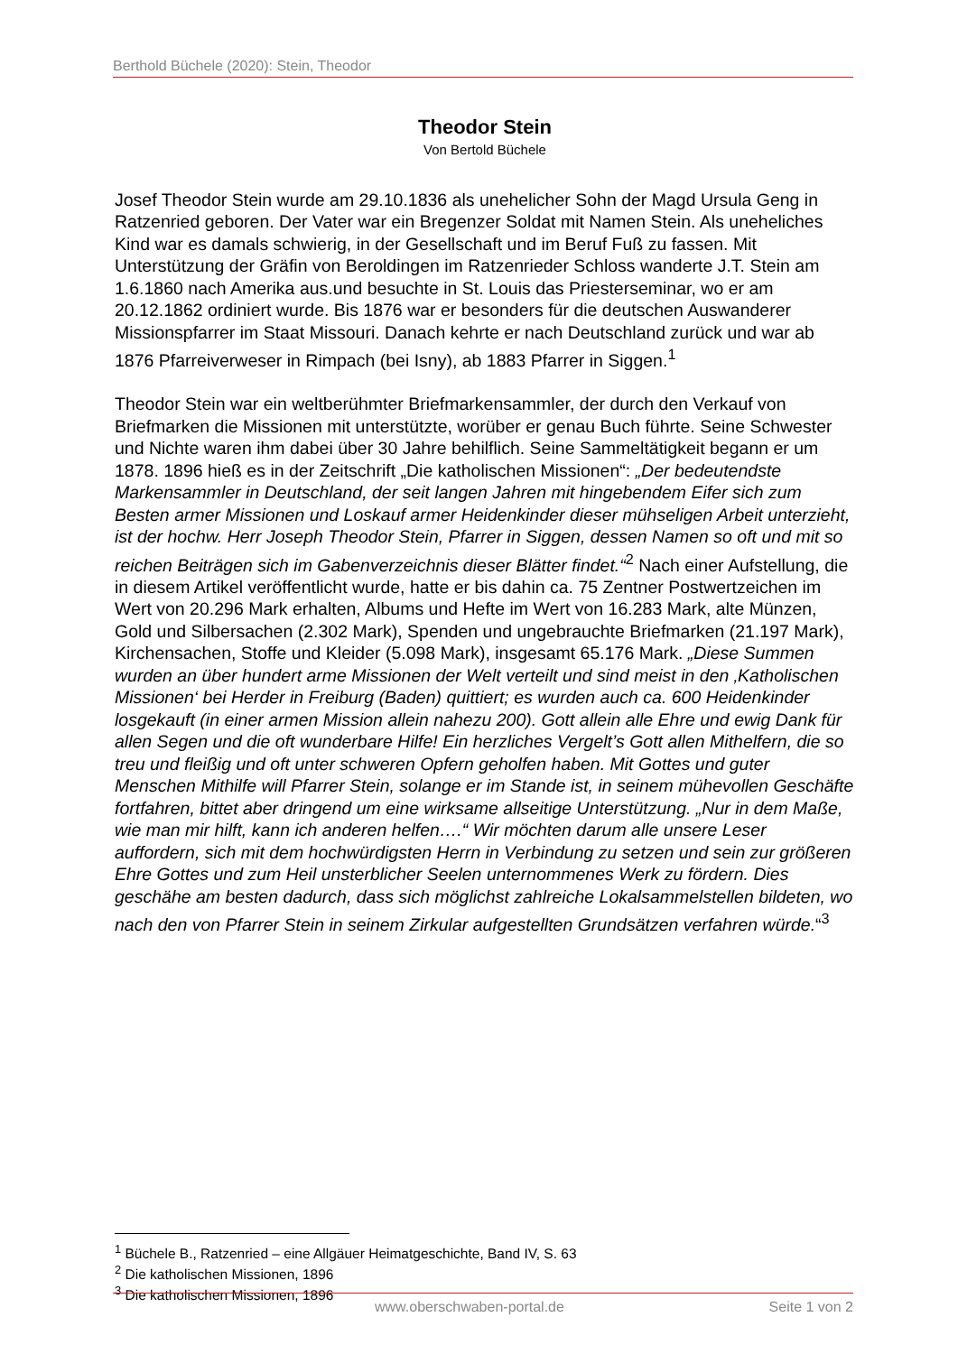Berthold Büchele (2020): Stein, Theodor
Theodor Stein
Von Bertold Büchele
Josef Theodor Stein wurde am 29.10.1836 als unehelicher Sohn der Magd Ursula Geng in Ratzenried geboren. Der Vater war ein Bregenzer Soldat mit Namen Stein. Als uneheliches Kind war es damals schwierig, in der Gesellschaft und im Beruf Fuß zu fassen. Mit Unterstützung der Gräfin von Beroldingen im Ratzenrieder Schloss wanderte J.T. Stein am 1.6.1860 nach Amerika aus.und besuchte in St. Louis das Priesterseminar, wo er am 20.12.1862 ordiniert wurde. Bis 1876 war er besonders für die deutschen Auswanderer Missionspfarrer im Staat Missouri. Danach kehrte er nach Deutschland zurück und war ab 1876 Pfarreiverweser in Rimpach (bei Isny), ab 1883 Pfarrer in Siggen.<sup>1</sup>
Theodor Stein war ein weltberühmter Briefmarkensammler, der durch den Verkauf von Briefmarken die Missionen mit unterstützte, worüber er genau Buch führte. Seine Schwester und Nichte waren ihm dabei über 30 Jahre behilflich. Seine Sammeltätigkeit begann er um 1878. 1896 hieß es in der Zeitschrift „Die katholischen Missionen“: „Der bedeutendste Markensammler in Deutschland, der seit langen Jahren mit hingebendem Eifer sich zum Besten armer Missionen und Loskauf armer Heidenkinder dieser mühseligen Arbeit unterzieht, ist der hochw. Herr Joseph Theodor Stein, Pfarrer in Siggen, dessen Namen so oft und mit so reichen Beiträgen sich im Gabenverzeichnis dieser Blätter findet.“<sup>2</sup> Nach einer Aufstellung, die in diesem Artikel veröffentlicht wurde, hatte er bis dahin ca. 75 Zentner Postwertzeichen im Wert von 20.296 Mark erhalten, Albums und Hefte im Wert von 16.283 Mark, alte Münzen, Gold und Silbersachen (2.302 Mark), Spenden und ungebrauchte Briefmarken (21.197 Mark), Kirchensachen, Stoffe und Kleider (5.098 Mark), insgesamt 65.176 Mark. „Diese Summen wurden an über hundert arme Missionen der Welt verteilt und sind meist in den ‚Katholischen Missionen‘ bei Herder in Freiburg (Baden) quittiert; es wurden auch ca. 600 Heidenkinder losgekauft (in einer armen Mission allein nahezu 200). Gott allein alle Ehre und ewig Dank für allen Segen und die oft wunderbare Hilfe! Ein herzliches Vergelt’s Gott allen Mithelfern, die so treu und fleißig und oft unter schweren Opfern geholfen haben. Mit Gottes und guter Menschen Mithilfe will Pfarrer Stein, solange er im Stande ist, in seinem mühevollen Geschäfte fortfahren, bittet aber dringend um eine wirksame allseitige Unterstützung. „Nur in dem Maße, wie man mir hilft, kann ich anderen helfen….“ Wir möchten darum alle unsere Leser auffordern, sich mit dem hochwürdigsten Herrn in Verbindung zu setzen und sein zur größeren Ehre Gottes und zum Heil unsterblicher Seelen unternommenes Werk zu fördern. Dies geschähe am besten dadurch, dass sich möglichst zahlreiche Lokalsammelstellen bildeten, wo nach den von Pfarrer Stein in seinem Zirkular aufgestellten Grundsätzen verfahren würde.“<sup>3</sup>
<sup>1</sup> Büchele B., Ratzenried – eine Allgäuer Heimatgeschichte, Band IV, S. 63
<sup>2</sup> Die katholischen Missionen, 1896
<sup>3</sup> Die katholischen Missionen, 1896
www.oberschwaben-portal.de Seite 1 von 2